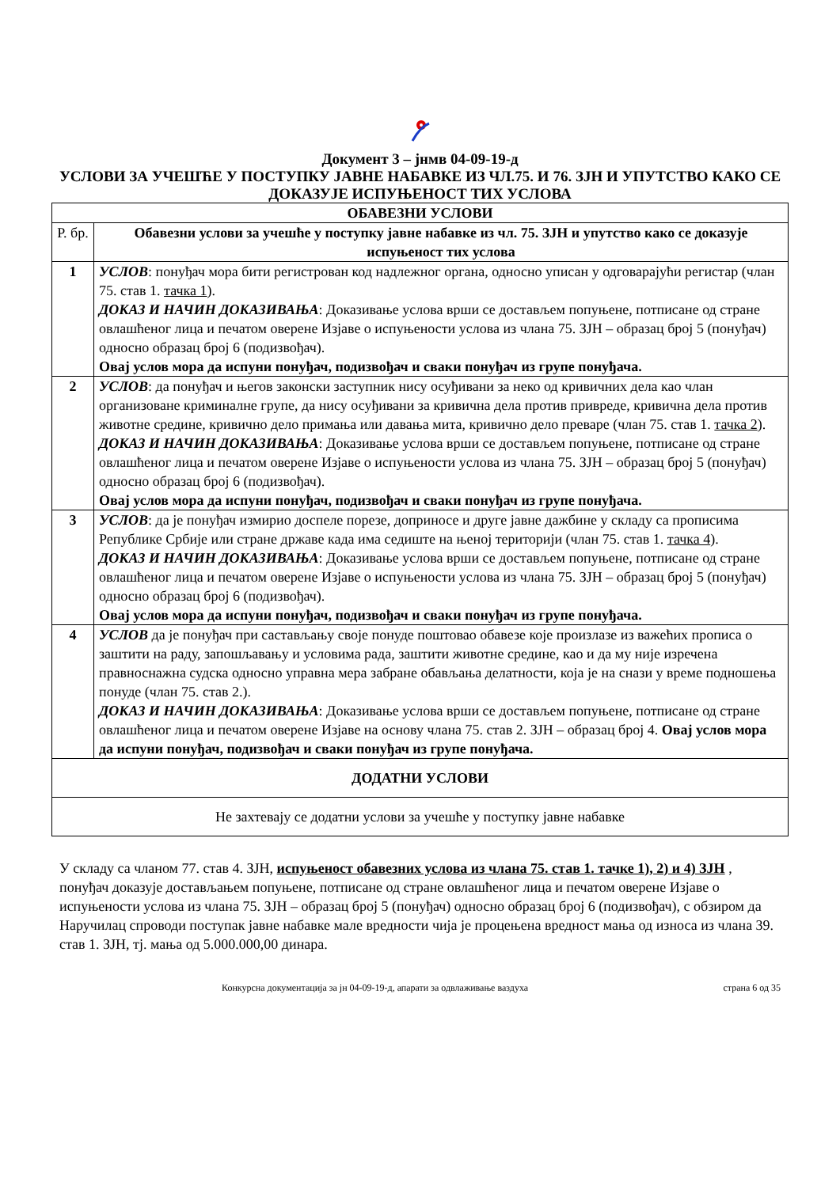Документ 3 – јнмв 04-09-19-д
УСЛОВИ ЗА УЧЕШЋЕ У ПОСТУПКУ ЈАВНЕ НАБАВКЕ ИЗ ЧЛ.75. И 76. ЗЈН И УПУТСТВО КАКО СЕ ДОКАЗУЈЕ ИСПУЊЕНОСТ ТИХ УСЛОВА
| ОБАВЕЗНИ УСЛОВИ | |
| --- | --- |
| Р. бр. | Обавезни услови за учешће у поступку јавне набавке из чл. 75. ЗЈН и упутство како се доказује испуњеност тих услова |
| 1 | УСЛОВ : понуђач мора бити регистрован код надлежног органа, односно уписан у одговарајући регистар (члан 75. став 1. тачка 1 ). ДОКАЗ И НАЧИН ДОКАЗИВАЊА : Доказивање услова врши се достављем попуњене, потписане од стране овлашћеног лица и печатом оверене Изјаве о испуњености услова из члана 75. ЗЈН – образац број 5 (понуђач) односно образац број 6 (подизвођач). Овај услов мора да испуни понуђач, подизвођач и сваки понуђач из групе понуђача. |
| 2 | УСЛОВ : да понуђач и његов законски заступник нису осуђивани за неко од кривичних дела као члан организоване криминалне групе, да нису осуђивани за кривична дела против привреде, кривична дела против животне средине, кривично дело примања или давања мита, кривично дело преваре (члан 75. став 1. тачка 2 ). ДОКАЗ И НАЧИН ДОКАЗИВАЊА : Доказивање услова врши се достављем попуњене, потписане од стране овлашћеног лица и печатом оверене Изјаве о испуњености услова из члана 75. ЗЈН – образац број 5 (понуђач) односно образац број 6 (подизвођач). Овај услов мора да испуни понуђач, подизвођач и сваки понуђач из групе понуђача. |
| 3 | УСЛОВ : да је понуђач измирио доспеле порезе, доприносе и друге јавне дажбине у складу са прописима Републике Србије или стране државе када има седиште на њеној територији (члан 75. став 1. тачка 4 ). ДОКАЗ И НАЧИН ДОКАЗИВАЊА : Доказивање услова врши се достављем попуњене, потписане од стране овлашћеног лица и печатом оверене Изјаве о испуњености услова из члана 75. ЗЈН – образац број 5 (понуђач) односно образац број 6 (подизвођач). Овај услов мора да испуни понуђач, подизвођач и сваки понуђач из групе понуђача. |
| 4 | УСЛОВ да је понуђач при састављању своје понуде поштовао обавезе које произлазе из важећих прописа о заштити на раду, запошљавању и условима рада, заштити животне средине, као и да му није изречена правноснажна судска односно управна мера забране обављања делатности, која је на снази у време подношења понуде (члан 75. став 2.). ДОКАЗ И НАЧИН ДОКАЗИВАЊА : Доказивање услова врши се достављем попуњене, потписане од стране овлашћеног лица и печатом оверене Изјаве на основу члана 75. став 2. ЗЈН – образац број 4. Овај услов мора да испуни понуђач, подизвођач и сваки понуђач из групе понуђача. |
| ДОДАТНИ УСЛОВИ | |
| Не захтевају се додатни услови за учешће у поступку јавне набавке | |
У складу са чланом 77. став 4. ЗЈН, испуњеност обавезних услова из члана 75. став 1. тачке 1), 2) и 4) ЗЈН , понуђач доказује достављањем попуњене, потписане од стране овлашћеног лица и печатом оверене Изјаве о испуњености услова из члана 75. ЗЈН – образац број 5 (понуђач) односно образац број 6 (подизвођач), с обзиром да Наручилац спроводи поступак јавне набавке мале вредности чија је процењена вредност мања од износа из члана 39. став 1. ЗЈН, тј. мања од 5.000.000,00 динара.
Конкурсна документација за јн 04-09-19-д, апарати за одвлаживање ваздуха страна 6 од 35